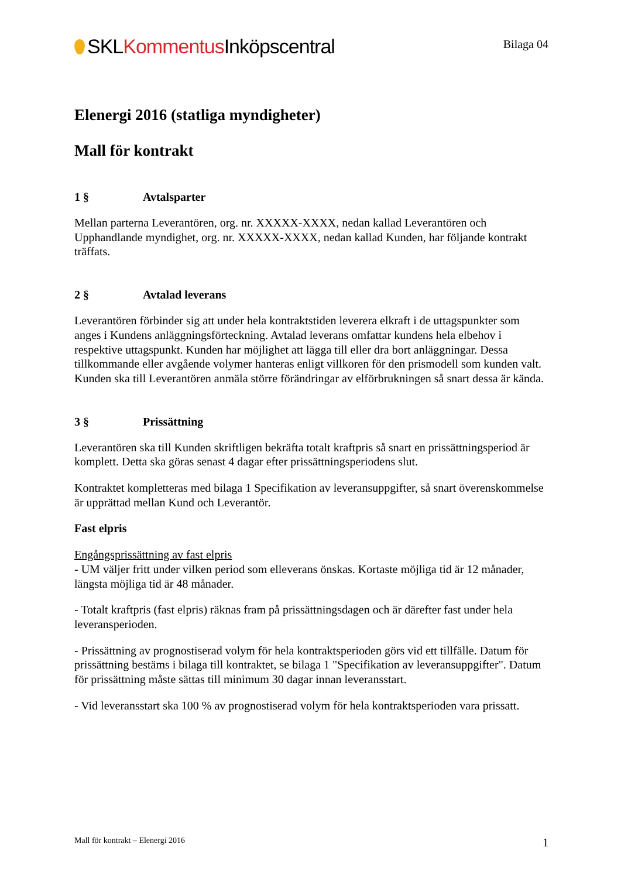SKLKommentus Inköpscentral
Bilaga 04
Elenergi 2016 (statliga myndigheter)
Mall för kontrakt
1 § Avtalsparter
Mellan parterna Leverantören, org. nr. XXXXX-XXXX, nedan kallad Leverantören och Upphandlande myndighet, org. nr. XXXXX-XXXX, nedan kallad Kunden, har följande kontrakt träffats.
2 § Avtalad leverans
Leverantören förbinder sig att under hela kontraktstiden leverera elkraft i de uttagspunkter som anges i Kundens anläggningsförteckning. Avtalad leverans omfattar kundens hela elbehov i respektive uttagspunkt. Kunden har möjlighet att lägga till eller dra bort anläggningar. Dessa tillkommande eller avgående volymer hanteras enligt villkoren för den prismodell som kunden valt. Kunden ska till Leverantören anmäla större förändringar av elförbrukningen så snart dessa är kända.
3 § Prissättning
Leverantören ska till Kunden skriftligen bekräfta totalt kraftpris så snart en prissättningsperiod är komplett. Detta ska göras senast 4 dagar efter prissättningsperiodens slut.
Kontraktet kompletteras med bilaga 1 Specifikation av leveransuppgifter, så snart överenskommelse är upprättad mellan Kund och Leverantör.
Fast elpris
Engångsprissättning av fast elpris
- UM väljer fritt under vilken period som elleverans önskas. Kortaste möjliga tid är 12 månader, längsta möjliga tid är 48 månader.
- Totalt kraftpris (fast elpris) räknas fram på prissättningsdagen och är därefter fast under hela leveransperioden.
- Prissättning av prognostiserad volym för hela kontraktsperioden görs vid ett tillfälle. Datum för prissättning bestäms i bilaga till kontraktet, se bilaga 1 "Specifikation av leveransuppgifter". Datum för prissättning måste sättas till minimum 30 dagar innan leveransstart.
- Vid leveransstart ska 100 % av prognostiserad volym för hela kontraktsperioden vara prissatt.
Mall för kontrakt – Elenergi 2016 1